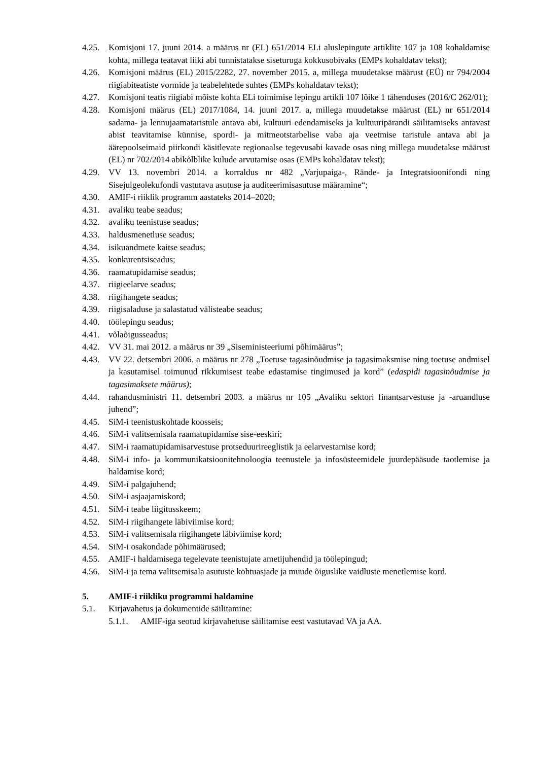4.25. Komisjoni 17. juuni 2014. a määrus nr (EL) 651/2014 ELi aluslepingute artiklite 107 ja 108 kohaldamise kohta, millega teatavat liiki abi tunnistatakse siseturuga kokkusobivaks (EMPs kohaldatav tekst);
4.26. Komisjoni määrus (EL) 2015/2282, 27. november 2015. a, millega muudetakse määrust (EÜ) nr 794/2004 riigiabiteatiste vormide ja teabelehtede suhtes (EMPs kohaldatav tekst);
4.27. Komisjoni teatis riigiabi mõiste kohta ELi toimimise lepingu artikli 107 lõike 1 tähenduses (2016/C 262/01);
4.28. Komisjoni määrus (EL) 2017/1084, 14. juuni 2017. a, millega muudetakse määrust (EL) nr 651/2014 sadama- ja lennujaamataristule antava abi, kultuuri edendamiseks ja kultuuripärandi säilitamiseks antavast abist teavitamise künnise, spordi- ja mitmeotstarbelise vaba aja veetmise taristule antava abi ja äärepoolseimaid piirkondi käsitlevate regionaalse tegevusabi kavade osas ning millega muudetakse määrust (EL) nr 702/2014 abikõlblike kulude arvutamise osas (EMPs kohaldatav tekst);
4.29. VV 13. novembri 2014. a korraldus nr 482 „Varjupaiga-, Rände- ja Integratsioonifondi ning Sisejulgeolekufondi vastutava asutuse ja auditeerimisasutuse määramine“;
4.30. AMIF-i riiklik programm aastateks 2014–2020;
4.31. avaliku teabe seadus;
4.32. avaliku teenistuse seadus;
4.33. haldusmenetluse seadus;
4.34. isikuandmete kaitse seadus;
4.35. konkurentsiseadus;
4.36. raamatupidamise seadus;
4.37. riigieelarve seadus;
4.38. riigihangete seadus;
4.39. riigisaladuse ja salastatud välisteabe seadus;
4.40. töölepingu seadus;
4.41. võlaõigusseadus;
4.42. VV 31. mai 2012. a määrus nr 39 „Siseministeeriumi põhimäärus”;
4.43. VV 22. detsembri 2006. a määrus nr 278 „Toetuse tagasinõudmise ja tagasimaksmise ning toetuse andmisel ja kasutamisel toimunud rikkumisest teabe edastamise tingimused ja kord” (edaspidi tagasinõudmise ja tagasimaksete määrus);
4.44. rahandusministri 11. detsembri 2003. a määrus nr 105 „Avaliku sektori finantsarvestuse ja -aruandluse juhend”;
4.45. SiM-i teenistuskohtade koosseis;
4.46. SiM-i valitsemisala raamatupidamise sise-eeskiri;
4.47. SiM-i raamatupidamisarvestuse protseduurireeglistik ja eelarvestamise kord;
4.48. SiM-i info- ja kommunikatsioonitehnoloogia teenustele ja infosüsteemidele juurdepääsude taotlemise ja haldamise kord;
4.49. SiM-i palgajuhend;
4.50. SiM-i asjaajamiskord;
4.51. SiM-i teabe liigitusskeem;
4.52. SiM-i riigihangete läbiviimise kord;
4.53. SiM-i valitsemisala riigihangete läbiviimise kord;
4.54. SiM-i osakondade põhimäärused;
4.55. AMIF-i haldamisega tegelevate teenistujate ametijuhendid ja töölepingud;
4.56. SiM-i ja tema valitsemisala asutuste kohtuasjade ja muude õiguslike vaidluste menetlemise kord.
5. AMIF-i riikliku programmi haldamine
5.1. Kirjavahetus ja dokumentide säilitamine:
5.1.1. AMIF-iga seotud kirjavahetuse säilitamise eest vastutavad VA ja AA.